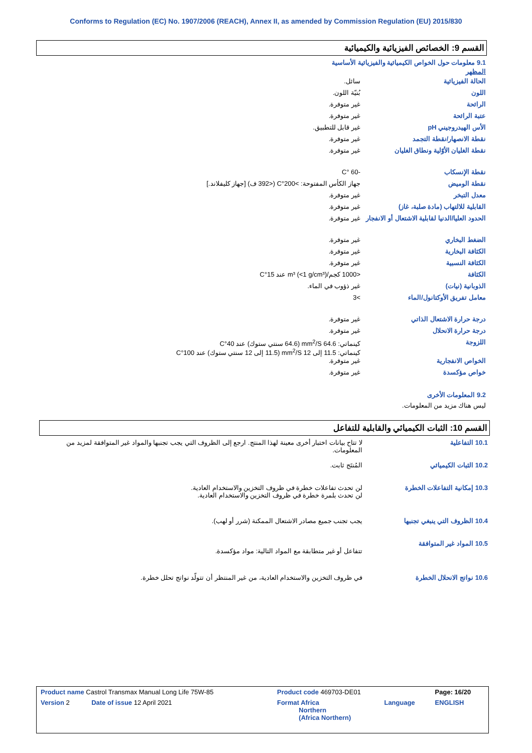Conforms to Regulation (EC) No. 1907/2006 (REACH), Annex II, as amended by Commission Regulation (EU) 2015/830
القسم 9: الخصائص الفيزيائية والكيميائية
9.1 معلومات حول الخواص الكيميائية والفيزيائية الأساسية
المظهر
| الحالة الفيزيائية | سائل. |
| اللون | بُنيّة اللون. |
| الرائحة | غير متوفرة. |
| عتبة الرائحة | غير متوفرة. |
| الأس الهيدروجيني pH | غير قابل للتطبيق. |
| نقطة الانصهار/نقطة التجمد | غير متوفرة. |
| نقطة الغليان الأوّلية ونطاق الغليان | غير متوفرة. |
| نقطة الإنسكاب | -60 °C |
| نقطة الوميض | جهاز الكأس المفتوحة: >200°C (<392 ف) [جهاز كليفلاند.] |
| معدل التبخر | غير متوفرة. |
| القابلية للالتهاب (مادة صلبة، غاز) | غير متوفرة. |
| الحدود العليا/الدنيا لقابلية الاشتعال أو الانفجار | غير متوفرة. |
| الضغط البخاري | غير متوفرة. |
| الكثافة البخارية | غير متوفرة. |
| الكثافة النسبية | غير متوفرة. |
| الكثافة | <1000 كجم/m³ (<1 g/cm³) عند 15°C |
| الذوبانية (نيات) | غير ذؤوب في الماء. |
| معامل تفريق الأوكتانول/الماء | >3 |
| درجة حرارة الاشتعال الذاتي | غير متوفرة. |
| درجة حرارة الانحلال | غير متوفرة. |
| اللزوجة | كينماتي: 64.6 mm<sup>2</sup>/S (64.6 سنتي ستوك) عند 40°C كينماتي: 11.5 إلى 12 mm<sup>2</sup>/S (11.5 إلى 12 سنتي ستوك) عند 100°C |
| الخواص الانفجارية | غير متوفرة. |
| خواص مؤكسدة | غير متوفرة. |
9.2 المعلومات الأخرى
ليس هناك مزيد من المعلومات.
القسم 10: الثبات الكيميائي والقابلية للتفاعل
| 10.1 التفاعلية | لا تتاح بيانات اختبار أخرى معينة لهذا المنتج. ارجع إلى الظروف التي يجب تجنبها والمواد غير المتوافقة لمزيد من المعلومات. |
| 10.2 الثبات الكيميائي | المُنتَج ثابت. |
| 10.3 إمكانية التفاعلات الخطرة | لن تحدث تفاعلات خطرة في ظروف التخزين والاستخدام العادية. لن تحدث بلمرة خطرة في ظروف التخزين والاستخدام العادية. |
| 10.4 الظروف التي ينبغي تجنبها | يجب تجنب جميع مصادر الاشتعال الممكنة (شرر أو لهب). |
| 10.5 المواد غير المتوافقة | تتفاعل أو غير متطابقة مع المواد التالية: مواد مؤكسدة. |
| 10.6 نواتج الانحلال الخطرة | في ظروف التخزين والاستخدام العادية، من غير المنتظر أن تتولّد نواتج تحلل خطرة. |
| Product name Castrol Transmax Manual Long Life 75W-85 | Product code 469703-DE01 | | Page: 16/20 |
| Version 2 Date of issue 12 April 2021 | Format Africa Northern (Africa Northern) | Language | ENGLISH |